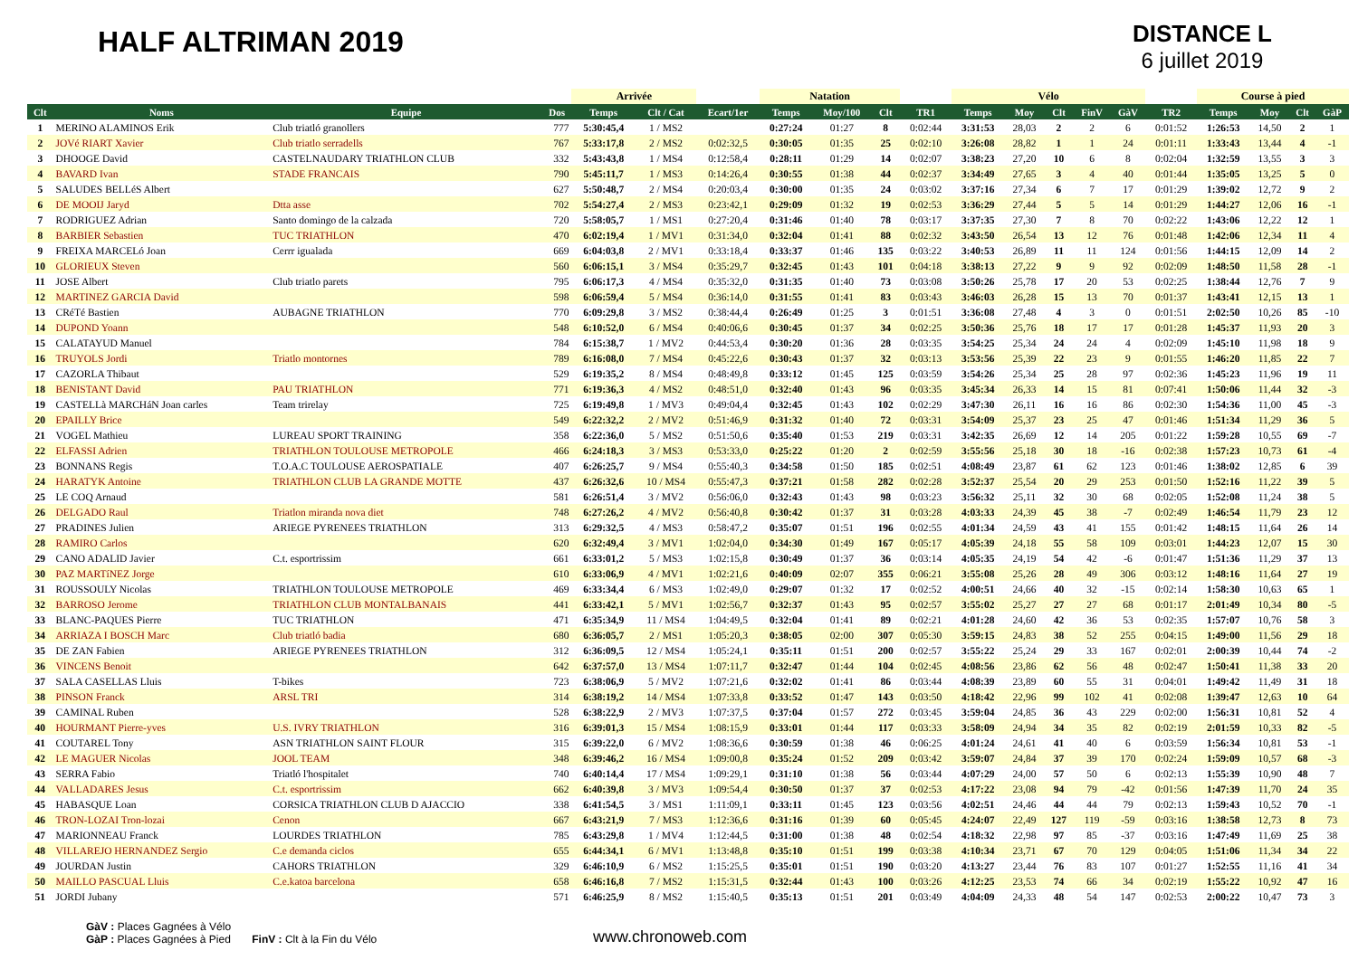HALF ALTRIMAN 2019
DISTANCE L
6 juillet 2019
| | | | | Arrivée | | | Natation | | | | Vélo | | | | | | Course à pied | | | |
| --- | --- | --- | --- | --- | --- | --- | --- | --- | --- | --- | --- | --- | --- | --- | --- | --- | --- | --- | --- | --- |
| Clt | Noms | Equipe | Dos | Temps | Clt / Cat | Ecart/1er | Temps | Moy/100 | Clt | TR1 | Temps | Moy | Clt | FinV | GàV | TR2 | Temps | Moy | Clt | GàP |
| 1 | MERINO ALAMINOS Erik | Club triatló granollers | 777 | 5:30:45,4 | 1 / MS2 | | 0:27:24 | 01:27 | 8 | 0:02:44 | 3:31:53 | 28,03 | 2 | 2 | 6 | 0:01:52 | 1:26:53 | 14,50 | 2 | 1 |
| 2 | JOVé RIART Xavier | Club triatlo serradells | 767 | 5:33:17,8 | 2 / MS2 | 0:02:32,5 | 0:30:05 | 01:35 | 25 | 0:02:10 | 3:26:08 | 28,82 | 1 | 1 | 24 | 0:01:11 | 1:33:43 | 13,44 | 4 | -1 |
| 3 | DHOOGE David | CASTELNAUDARY TRIATHLON CLUB | 332 | 5:43:43,8 | 1 / MS4 | 0:12:58,4 | 0:28:11 | 01:29 | 14 | 0:02:07 | 3:38:23 | 27,20 | 10 | 6 | 8 | 0:02:04 | 1:32:59 | 13,55 | 3 | 3 |
| 4 | BAVARD Ivan | STADE FRANCAIS | 790 | 5:45:11,7 | 1 / MS3 | 0:14:26,4 | 0:30:55 | 01:38 | 44 | 0:02:37 | 3:34:49 | 27,65 | 3 | 4 | 40 | 0:01:44 | 1:35:05 | 13,25 | 5 | 0 |
| 5 | SALUDES BELLéS Albert | | 627 | 5:50:48,7 | 2 / MS4 | 0:20:03,4 | 0:30:00 | 01:35 | 24 | 0:03:02 | 3:37:16 | 27,34 | 6 | 7 | 17 | 0:01:29 | 1:39:02 | 12,72 | 9 | 2 |
| 6 | DE MOOIJ Jaryd | Dtta asse | 702 | 5:54:27,4 | 2 / MS3 | 0:23:42,1 | 0:29:09 | 01:32 | 19 | 0:02:53 | 3:36:29 | 27,44 | 5 | 5 | 14 | 0:01:29 | 1:44:27 | 12,06 | 16 | -1 |
| 7 | RODRIGUEZ Adrian | Santo domingo de la calzada | 720 | 5:58:05,7 | 1 / MS1 | 0:27:20,4 | 0:31:46 | 01:40 | 78 | 0:03:17 | 3:37:35 | 27,30 | 7 | 8 | 70 | 0:02:22 | 1:43:06 | 12,22 | 12 | 1 |
| 8 | BARBIER Sebastien | TUC TRIATHLON | 470 | 6:02:19,4 | 1 / MV1 | 0:31:34,0 | 0:32:04 | 01:41 | 88 | 0:02:32 | 3:43:50 | 26,54 | 13 | 12 | 76 | 0:01:48 | 1:42:06 | 12,34 | 11 | 4 |
| 9 | FREIXA MARCELó Joan | Cerrr igualada | 669 | 6:04:03,8 | 2 / MV1 | 0:33:18,4 | 0:33:37 | 01:46 | 135 | 0:03:22 | 3:40:53 | 26,89 | 11 | 11 | 124 | 0:01:56 | 1:44:15 | 12,09 | 14 | 2 |
| 10 | GLORIEUX Steven | | 560 | 6:06:15,1 | 3 / MS4 | 0:35:29,7 | 0:32:45 | 01:43 | 101 | 0:04:18 | 3:38:13 | 27,22 | 9 | 9 | 92 | 0:02:09 | 1:48:50 | 11,58 | 28 | -1 |
| 11 | JOSE Albert | Club triatlo parets | 795 | 6:06:17,3 | 4 / MS4 | 0:35:32,0 | 0:31:35 | 01:40 | 73 | 0:03:08 | 3:50:26 | 25,78 | 17 | 20 | 53 | 0:02:25 | 1:38:44 | 12,76 | 7 | 9 |
| 12 | MARTINEZ GARCIA David | | 598 | 6:06:59,4 | 5 / MS4 | 0:36:14,0 | 0:31:55 | 01:41 | 83 | 0:03:43 | 3:46:03 | 26,28 | 15 | 13 | 70 | 0:01:37 | 1:43:41 | 12,15 | 13 | 1 |
| 13 | CRéTé Bastien | AUBAGNE TRIATHLON | 770 | 6:09:29,8 | 3 / MS2 | 0:38:44,4 | 0:26:49 | 01:25 | 3 | 0:01:51 | 3:36:08 | 27,48 | 4 | 3 | 0 | 0:01:51 | 2:02:50 | 10,26 | 85 | -10 |
| 14 | DUPOND Yoann | | 548 | 6:10:52,0 | 6 / MS4 | 0:40:06,6 | 0:30:45 | 01:37 | 34 | 0:02:25 | 3:50:36 | 25,76 | 18 | 17 | 17 | 0:01:28 | 1:45:37 | 11,93 | 20 | 3 |
| 15 | CALATAYUD Manuel | | 784 | 6:15:38,7 | 1 / MV2 | 0:44:53,4 | 0:30:20 | 01:36 | 28 | 0:03:35 | 3:54:25 | 25,34 | 24 | 24 | 4 | 0:02:09 | 1:45:10 | 11,98 | 18 | 9 |
| 16 | TRUYOLS Jordi | Triatlo montornes | 789 | 6:16:08,0 | 7 / MS4 | 0:45:22,6 | 0:30:43 | 01:37 | 32 | 0:03:13 | 3:53:56 | 25,39 | 22 | 23 | 9 | 0:01:55 | 1:46:20 | 11,85 | 22 | 7 |
| 17 | CAZORLA Thibaut | | 529 | 6:19:35,2 | 8 / MS4 | 0:48:49,8 | 0:33:12 | 01:45 | 125 | 0:03:59 | 3:54:26 | 25,34 | 25 | 28 | 97 | 0:02:36 | 1:45:23 | 11,96 | 19 | 11 |
| 18 | BENISTANT David | PAU TRIATHLON | 771 | 6:19:36,3 | 4 / MS2 | 0:48:51,0 | 0:32:40 | 01:43 | 96 | 0:03:35 | 3:45:34 | 26,33 | 14 | 15 | 81 | 0:07:41 | 1:50:06 | 11,44 | 32 | -3 |
| 19 | CASTELLà MARCHáN Joan carles | Team trirelay | 725 | 6:19:49,8 | 1 / MV3 | 0:49:04,4 | 0:32:45 | 01:43 | 102 | 0:02:29 | 3:47:30 | 26,11 | 16 | 16 | 86 | 0:02:30 | 1:54:36 | 11,00 | 45 | -3 |
| 20 | EPAILLY Brice | | 549 | 6:22:32,2 | 2 / MV2 | 0:51:46,9 | 0:31:32 | 01:40 | 72 | 0:03:31 | 3:54:09 | 25,37 | 23 | 25 | 47 | 0:01:46 | 1:51:34 | 11,29 | 36 | 5 |
| 21 | VOGEL Mathieu | LUREAU SPORT TRAINING | 358 | 6:22:36,0 | 5 / MS2 | 0:51:50,6 | 0:35:40 | 01:53 | 219 | 0:03:31 | 3:42:35 | 26,69 | 12 | 14 | 205 | 0:01:22 | 1:59:28 | 10,55 | 69 | -7 |
| 22 | ELFASSI Adrien | TRIATHLON TOULOUSE METROPOLE | 466 | 6:24:18,3 | 3 / MS3 | 0:53:33,0 | 0:25:22 | 01:20 | 2 | 0:02:59 | 3:55:56 | 25,18 | 30 | 18 | -16 | 0:02:38 | 1:57:23 | 10,73 | 61 | -4 |
| 23 | BONNANS Regis | T.O.A.C TOULOUSE AEROSPATIALE | 407 | 6:26:25,7 | 9 / MS4 | 0:55:40,3 | 0:34:58 | 01:50 | 185 | 0:02:51 | 4:08:49 | 23,87 | 61 | 62 | 123 | 0:01:46 | 1:38:02 | 12,85 | 6 | 39 |
| 24 | HARATYK Antoine | TRIATHLON CLUB LA GRANDE MOTTE | 437 | 6:26:32,6 | 10 / MS4 | 0:55:47,3 | 0:37:21 | 01:58 | 282 | 0:02:28 | 3:52:37 | 25,54 | 20 | 29 | 253 | 0:01:50 | 1:52:16 | 11,22 | 39 | 5 |
| 25 | LE COQ Arnaud | | 581 | 6:26:51,4 | 3 / MV2 | 0:56:06,0 | 0:32:43 | 01:43 | 98 | 0:03:23 | 3:56:32 | 25,11 | 32 | 30 | 68 | 0:02:05 | 1:52:08 | 11,24 | 38 | 5 |
| 26 | DELGADO Raul | Triatlon miranda nova diet | 748 | 6:27:26,2 | 4 / MV2 | 0:56:40,8 | 0:30:42 | 01:37 | 31 | 0:03:28 | 4:03:33 | 24,39 | 45 | 38 | -7 | 0:02:49 | 1:46:54 | 11,79 | 23 | 12 |
| 27 | PRADINES Julien | ARIEGE PYRENEES TRIATHLON | 313 | 6:29:32,5 | 4 / MS3 | 0:58:47,2 | 0:35:07 | 01:51 | 196 | 0:02:55 | 4:01:34 | 24,59 | 43 | 41 | 155 | 0:01:42 | 1:48:15 | 11,64 | 26 | 14 |
| 28 | RAMIRO Carlos | | 620 | 6:32:49,4 | 3 / MV1 | 1:02:04,0 | 0:34:30 | 01:49 | 167 | 0:05:17 | 4:05:39 | 24,18 | 55 | 58 | 109 | 0:03:01 | 1:44:23 | 12,07 | 15 | 30 |
| 29 | CANO ADALID Javier | C.t. esportrissim | 661 | 6:33:01,2 | 5 / MS3 | 1:02:15,8 | 0:30:49 | 01:37 | 36 | 0:03:14 | 4:05:35 | 24,19 | 54 | 42 | -6 | 0:01:47 | 1:51:36 | 11,29 | 37 | 13 |
| 30 | PAZ MARTíNEZ Jorge | | 610 | 6:33:06,9 | 4 / MV1 | 1:02:21,6 | 0:40:09 | 02:07 | 355 | 0:06:21 | 3:55:08 | 25,26 | 28 | 49 | 306 | 0:03:12 | 1:48:16 | 11,64 | 27 | 19 |
| 31 | ROUSSOULY Nicolas | TRIATHLON TOULOUSE METROPOLE | 469 | 6:33:34,4 | 6 / MS3 | 1:02:49,0 | 0:29:07 | 01:32 | 17 | 0:02:52 | 4:00:51 | 24,66 | 40 | 32 | -15 | 0:02:14 | 1:58:30 | 10,63 | 65 | 1 |
| 32 | BARROSO Jerome | TRIATHLON CLUB MONTALBANAIS | 441 | 6:33:42,1 | 5 / MV1 | 1:02:56,7 | 0:32:37 | 01:43 | 95 | 0:02:57 | 3:55:02 | 25,27 | 27 | 27 | 68 | 0:01:17 | 2:01:49 | 10,34 | 80 | -5 |
| 33 | BLANC-PAQUES Pierre | TUC TRIATHLON | 471 | 6:35:34,9 | 11 / MS4 | 1:04:49,5 | 0:32:04 | 01:41 | 89 | 0:02:21 | 4:01:28 | 24,60 | 42 | 36 | 53 | 0:02:35 | 1:57:07 | 10,76 | 58 | 3 |
| 34 | ARRIAZA I BOSCH Marc | Club triatló badia | 680 | 6:36:05,7 | 2 / MS1 | 1:05:20,3 | 0:38:05 | 02:00 | 307 | 0:05:30 | 3:59:15 | 24,83 | 38 | 52 | 255 | 0:04:15 | 1:49:00 | 11,56 | 29 | 18 |
| 35 | DE ZAN Fabien | ARIEGE PYRENEES TRIATHLON | 312 | 6:36:09,5 | 12 / MS4 | 1:05:24,1 | 0:35:11 | 01:51 | 200 | 0:02:57 | 3:55:22 | 25,24 | 29 | 33 | 167 | 0:02:01 | 2:00:39 | 10,44 | 74 | -2 |
| 36 | VINCENS Benoit | | 642 | 6:37:57,0 | 13 / MS4 | 1:07:11,7 | 0:32:47 | 01:44 | 104 | 0:02:45 | 4:08:56 | 23,86 | 62 | 56 | 48 | 0:02:47 | 1:50:41 | 11,38 | 33 | 20 |
| 37 | SALA CASELLAS Lluis | T-bikes | 723 | 6:38:06,9 | 5 / MV2 | 1:07:21,6 | 0:32:02 | 01:41 | 86 | 0:03:44 | 4:08:39 | 23,89 | 60 | 55 | 31 | 0:04:01 | 1:49:42 | 11,49 | 31 | 18 |
| 38 | PINSON Franck | ARSL TRI | 314 | 6:38:19,2 | 14 / MS4 | 1:07:33,8 | 0:33:52 | 01:47 | 143 | 0:03:50 | 4:18:42 | 22,96 | 99 | 102 | 41 | 0:02:08 | 1:39:47 | 12,63 | 10 | 64 |
| 39 | CAMINAL Ruben | | 528 | 6:38:22,9 | 2 / MV3 | 1:07:37,5 | 0:37:04 | 01:57 | 272 | 0:03:45 | 3:59:04 | 24,85 | 36 | 43 | 229 | 0:02:00 | 1:56:31 | 10,81 | 52 | 4 |
| 40 | HOURMANT Pierre-yves | U.S. IVRY TRIATHLON | 316 | 6:39:01,3 | 15 / MS4 | 1:08:15,9 | 0:33:01 | 01:44 | 117 | 0:03:33 | 3:58:09 | 24,94 | 34 | 35 | 82 | 0:02:19 | 2:01:59 | 10,33 | 82 | -5 |
| 41 | COUTAREL Tony | ASN TRIATHLON SAINT FLOUR | 315 | 6:39:22,0 | 6 / MV2 | 1:08:36,6 | 0:30:59 | 01:38 | 46 | 0:06:25 | 4:01:24 | 24,61 | 41 | 40 | 6 | 0:03:59 | 1:56:34 | 10,81 | 53 | -1 |
| 42 | LE MAGUER Nicolas | JOOL TEAM | 348 | 6:39:46,2 | 16 / MS4 | 1:09:00,8 | 0:35:24 | 01:52 | 209 | 0:03:42 | 3:59:07 | 24,84 | 37 | 39 | 170 | 0:02:24 | 1:59:09 | 10,57 | 68 | -3 |
| 43 | SERRA Fabio | Triatló l'hospitalet | 740 | 6:40:14,4 | 17 / MS4 | 1:09:29,1 | 0:31:10 | 01:38 | 56 | 0:03:44 | 4:07:29 | 24,00 | 57 | 50 | 6 | 0:02:13 | 1:55:39 | 10,90 | 48 | 7 |
| 44 | VALLADARES Jesus | C.t. esportrissim | 662 | 6:40:39,8 | 3 / MV3 | 1:09:54,4 | 0:30:50 | 01:37 | 37 | 0:02:53 | 4:17:22 | 23,08 | 94 | 79 | -42 | 0:01:56 | 1:47:39 | 11,70 | 24 | 35 |
| 45 | HABASQUE Loan | CORSICA TRIATHLON CLUB D AJACCIO | 338 | 6:41:54,5 | 3 / MS1 | 1:11:09,1 | 0:33:11 | 01:45 | 123 | 0:03:56 | 4:02:51 | 24,46 | 44 | 44 | 79 | 0:02:13 | 1:59:43 | 10,52 | 70 | -1 |
| 46 | TRON-LOZAI Tron-lozai | Cenon | 667 | 6:43:21,9 | 7 / MS3 | 1:12:36,6 | 0:31:16 | 01:39 | 60 | 0:05:45 | 4:24:07 | 22,49 | 127 | 119 | -59 | 0:03:16 | 1:38:58 | 12,73 | 8 | 73 |
| 47 | MARIONNEAU Franck | LOURDES TRIATHLON | 785 | 6:43:29,8 | 1 / MV4 | 1:12:44,5 | 0:31:00 | 01:38 | 48 | 0:02:54 | 4:18:32 | 22,98 | 97 | 85 | -37 | 0:03:16 | 1:47:49 | 11,69 | 25 | 38 |
| 48 | VILLAREJO HERNANDEZ Sergio | C.e demanda ciclos | 655 | 6:44:34,1 | 6 / MV1 | 1:13:48,8 | 0:35:10 | 01:51 | 199 | 0:03:38 | 4:10:34 | 23,71 | 67 | 70 | 129 | 0:04:05 | 1:51:06 | 11,34 | 34 | 22 |
| 49 | JOURDAN Justin | CAHORS TRIATHLON | 329 | 6:46:10,9 | 6 / MS2 | 1:15:25,5 | 0:35:01 | 01:51 | 190 | 0:03:20 | 4:13:27 | 23,44 | 76 | 83 | 107 | 0:01:27 | 1:52:55 | 11,16 | 41 | 34 |
| 50 | MAILLO PASCUAL Lluis | C.e.katoa barcelona | 658 | 6:46:16,8 | 7 / MS2 | 1:15:31,5 | 0:32:44 | 01:43 | 100 | 0:03:26 | 4:12:25 | 23,53 | 74 | 66 | 34 | 0:02:19 | 1:55:22 | 10,92 | 47 | 16 |
| 51 | JORDI Jubany | | 571 | 6:46:25,9 | 8 / MS2 | 1:15:40,5 | 0:35:13 | 01:51 | 201 | 0:03:49 | 4:04:09 | 24,33 | 48 | 54 | 147 | 0:02:53 | 2:00:22 | 10,47 | 73 | 3 |
GàV : Places Gagnées à Vélo
GàP : Places Gagnées à Pied FinV : Clt à la Fin du Vélo
www.chronoweb.com